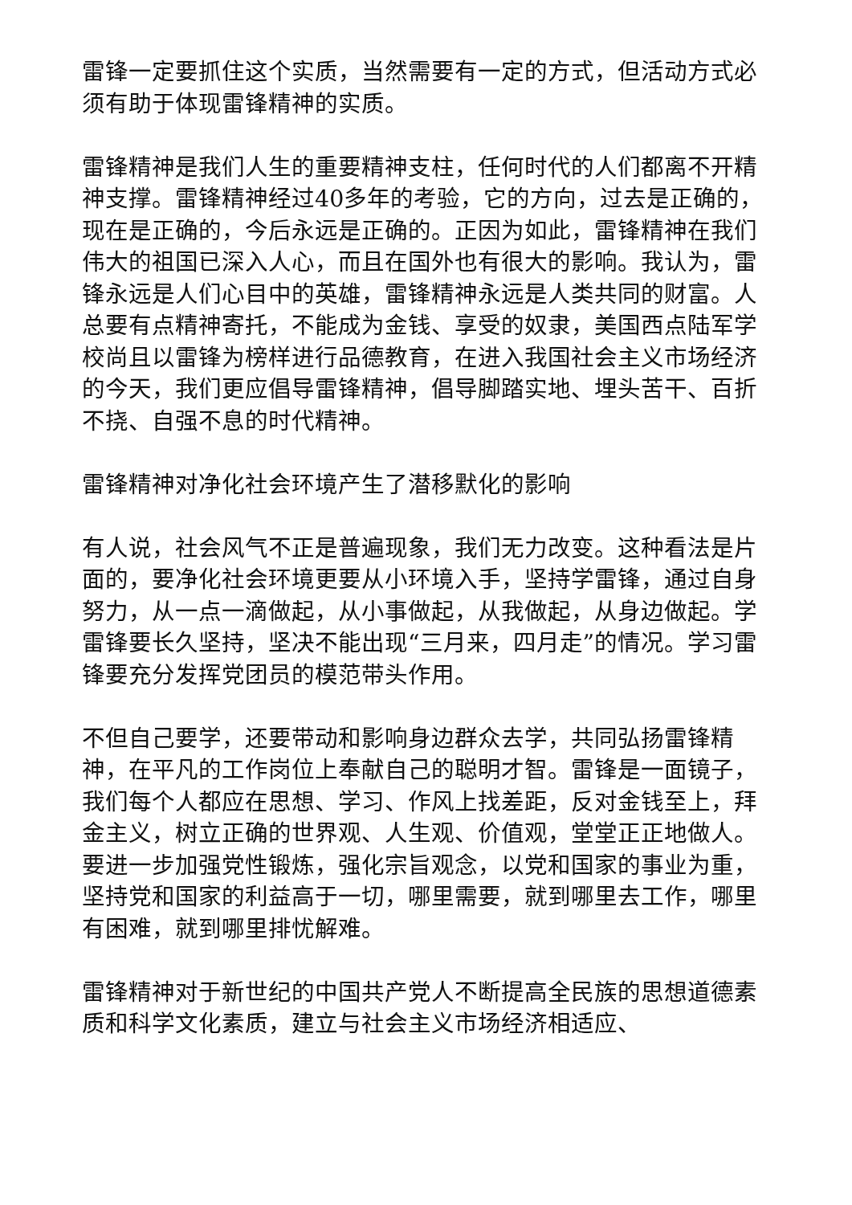雷锋一定要抓住这个实质，当然需要有一定的方式，但活动方式必须有助于体现雷锋精神的实质。
雷锋精神是我们人生的重要精神支柱，任何时代的人们都离不开精神支撑。雷锋精神经过40多年的考验，它的方向，过去是正确的，现在是正确的，今后永远是正确的。正因为如此，雷锋精神在我们伟大的祖国已深入人心，而且在国外也有很大的影响。我认为，雷锋永远是人们心目中的英雄，雷锋精神永远是人类共同的财富。人总要有点精神寄托，不能成为金钱、享受的奴隶，美国西点陆军学校尚且以雷锋为榜样进行品德教育，在进入我国社会主义市场经济的今天，我们更应倡导雷锋精神，倡导脚踏实地、埋头苦干、百折不挠、自强不息的时代精神。
雷锋精神对净化社会环境产生了潜移默化的影响
有人说，社会风气不正是普遍现象，我们无力改变。这种看法是片面的，要净化社会环境更要从小环境入手，坚持学雷锋，通过自身努力，从一点一滴做起，从小事做起，从我做起，从身边做起。学雷锋要长久坚持，坚决不能出现“三月来，四月走”的情况。学习雷锋要充分发挥党团员的模范带头作用。
不但自己要学，还要带动和影响身边群众去学，共同弘扬雷锋精神，在平凡的工作岗位上奉献自己的聪明才智。雷锋是一面镜子，我们每个人都应在思想、学习、作风上找差距，反对金钱至上，拜金主义，树立正确的世界观、人生观、价值观，堂堂正正地做人。要进一步加强党性锻炼，强化宗旨观念，以党和国家的事业为重，坚持党和国家的利益高于一切，哪里需要，就到哪里去工作，哪里有困难，就到哪里排忧解难。
雷锋精神对于新世纪的中国共产党人不断提高全民族的思想道德素质和科学文化素质，建立与社会主义市场经济相适应、